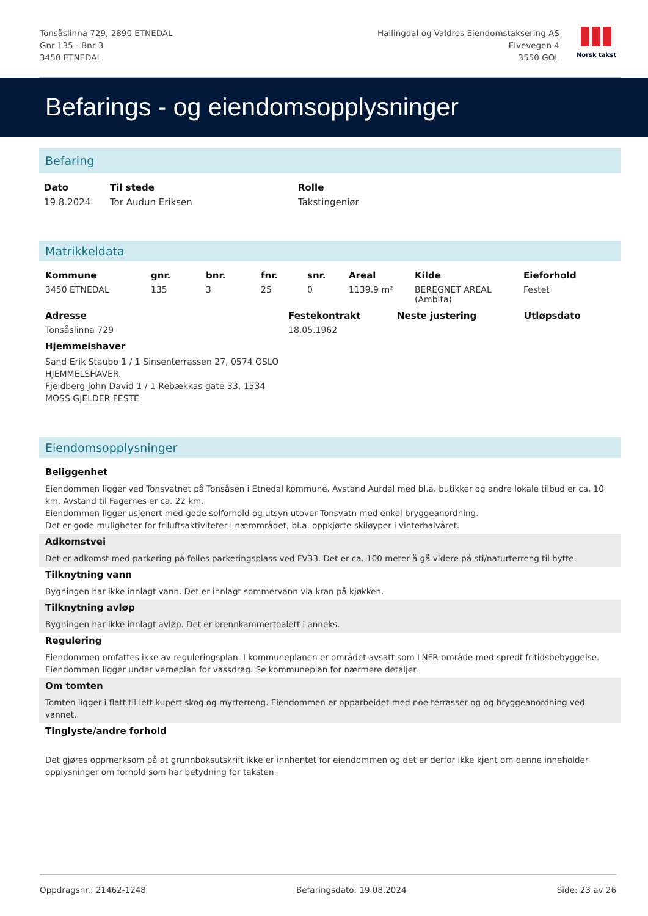Tonsåslinna 729, 2890 ETNEDAL
Gnr 135 - Bnr 3
3450 ETNEDAL
Hallingdal og Valdres Eiendomstaksering AS
Elvevegen 4
3550 GOL
Norsk takst
Befarings - og eiendomsopplysninger
Befaring
| Dato | Til stede | Rolle |
| --- | --- | --- |
| 19.8.2024 | Tor Audun Eriksen | Takstingeniør |
Matrikkeldata
| Kommune | gnr. | bnr. | fnr. | snr. | Areal | Kilde | Eieforhold |
| --- | --- | --- | --- | --- | --- | --- | --- |
| 3450 ETNEDAL | 135 | 3 | 25 | 0 | 1139.9 m² | BEREGNET AREAL (Ambita) | Festet |
| Adresse | Festekontrakt | Neste justering | Utløpsdato |
| --- | --- | --- | --- |
| Tonsåslinna 729 | 18.05.1962 | | |
| Hjemmelshaver | | | |
| Sand Erik Staubo 1 / 1 Sinsenterrassen 27, 0574 OSLO HJEMMELSHAVER. Fjeldberg John David 1 / 1 Rebækkas gate 33, 1534 MOSS GJELDER FESTE | | | |
Eiendomsopplysninger
Beliggenhet
Eiendommen ligger ved Tonsvatnet på Tonsåsen i Etnedal kommune. Avstand Aurdal med bl.a. butikker og andre lokale tilbud er ca. 10 km. Avstand til Fagernes er ca. 22 km.
Eiendommen ligger usjenert med gode solforhold og utsyn utover Tonsvatn med enkel bryggeanordning.
Det er gode muligheter for friluftsaktiviteter i nærområdet, bl.a. oppkjørte skiløyper i vinterhalvåret.
Adkomstvei
Det er adkomst med parkering på felles parkeringsplass ved FV33. Det er ca. 100 meter å gå videre på sti/naturterreng til hytte.
Tilknytning vann
Bygningen har ikke innlagt vann. Det er innlagt sommervann via kran på kjøkken.
Tilknytning avløp
Bygningen har ikke innlagt avløp. Det er brennkammertoalett i anneks.
Regulering
Eiendommen omfattes ikke av reguleringsplan. I kommuneplanen er området avsatt som LNFR-område med spredt fritidsbebyggelse.
Eiendommen ligger under verneplan for vassdrag. Se kommuneplan for nærmere detaljer.
Om tomten
Tomten ligger i flatt til lett kupert skog og myrterreng. Eiendommen er opparbeidet med noe terrasser og og bryggeanordning ved vannet.
Tinglyste/andre forhold
Det gjøres oppmerksom på at grunnboksutskrift ikke er innhentet for eiendommen og det er derfor ikke kjent om denne inneholder opplysninger om forhold som har betydning for taksten.
Oppdragsnr.: 21462-1248 Befaringsdato: 19.08.2024 Side: 23 av 26